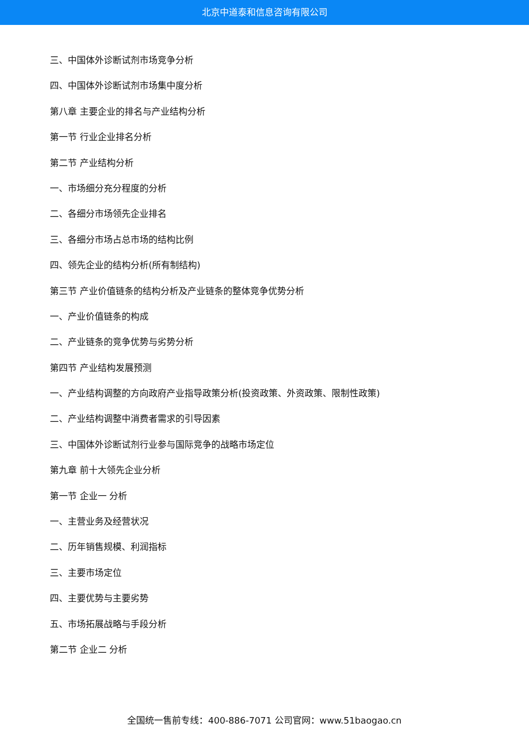北京中道泰和信息咨询有限公司
三、中国体外诊断试剂市场竞争分析
四、中国体外诊断试剂市场集中度分析
第八章 主要企业的排名与产业结构分析
第一节 行业企业排名分析
第二节 产业结构分析
一、市场细分充分程度的分析
二、各细分市场领先企业排名
三、各细分市场占总市场的结构比例
四、领先企业的结构分析(所有制结构)
第三节 产业价值链条的结构分析及产业链条的整体竞争优势分析
一、产业价值链条的构成
二、产业链条的竞争优势与劣势分析
第四节 产业结构发展预测
一、产业结构调整的方向政府产业指导政策分析(投资政策、外资政策、限制性政策)
二、产业结构调整中消费者需求的引导因素
三、中国体外诊断试剂行业参与国际竞争的战略市场定位
第九章 前十大领先企业分析
第一节 企业一 分析
一、主营业务及经营状况
二、历年销售规模、利润指标
三、主要市场定位
四、主要优势与主要劣势
五、市场拓展战略与手段分析
第二节 企业二 分析
全国统一售前专线：400-886-7071 公司官网：www.51baogao.cn